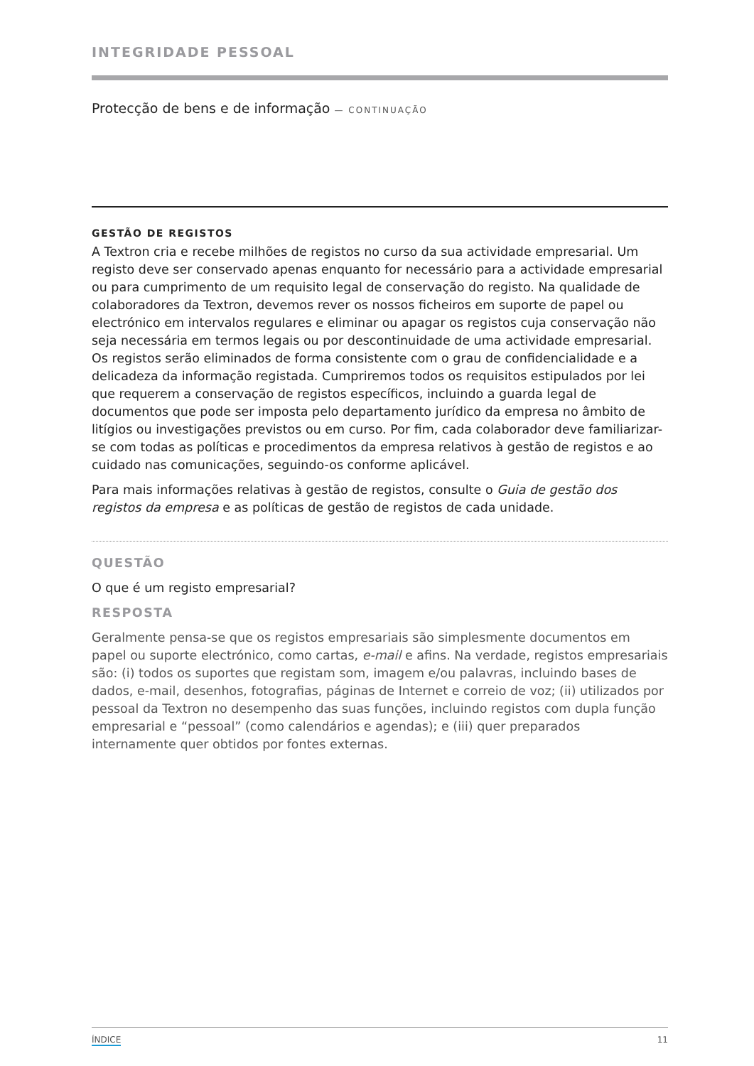INTEGRIDADE PESSOAL
Protecção de bens e de informação — CONTINUAÇÃO
GESTÃO DE REGISTOS
A Textron cria e recebe milhões de registos no curso da sua actividade empresarial. Um registo deve ser conservado apenas enquanto for necessário para a actividade empresarial ou para cumprimento de um requisito legal de conservação do registo. Na qualidade de colaboradores da Textron, devemos rever os nossos ficheiros em suporte de papel ou electrónico em intervalos regulares e eliminar ou apagar os registos cuja conservação não seja necessária em termos legais ou por descontinuidade de uma actividade empresarial. Os registos serão eliminados de forma consistente com o grau de confidencialidade e a delicadeza da informação registada. Cumpriremos todos os requisitos estipulados por lei que requerem a conservação de registos específicos, incluindo a guarda legal de documentos que pode ser imposta pelo departamento jurídico da empresa no âmbito de litígios ou investigações previstos ou em curso. Por fim, cada colaborador deve familiarizar-se com todas as políticas e procedimentos da empresa relativos à gestão de registos e ao cuidado nas comunicações, seguindo-os conforme aplicável.
Para mais informações relativas à gestão de registos, consulte o Guia de gestão dos registos da empresa e as políticas de gestão de registos de cada unidade.
QUESTÃO
O que é um registo empresarial?
RESPOSTA
Geralmente pensa-se que os registos empresariais são simplesmente documentos em papel ou suporte electrónico, como cartas, e-mail e afins. Na verdade, registos empresariais são: (i) todos os suportes que registam som, imagem e/ou palavras, incluindo bases de dados, e-mail, desenhos, fotografias, páginas de Internet e correio de voz; (ii) utilizados por pessoal da Textron no desempenho das suas funções, incluindo registos com dupla função empresarial e “pessoal” (como calendários e agendas); e (iii) quer preparados internamente quer obtidos por fontes externas.
ÍNDICE 11